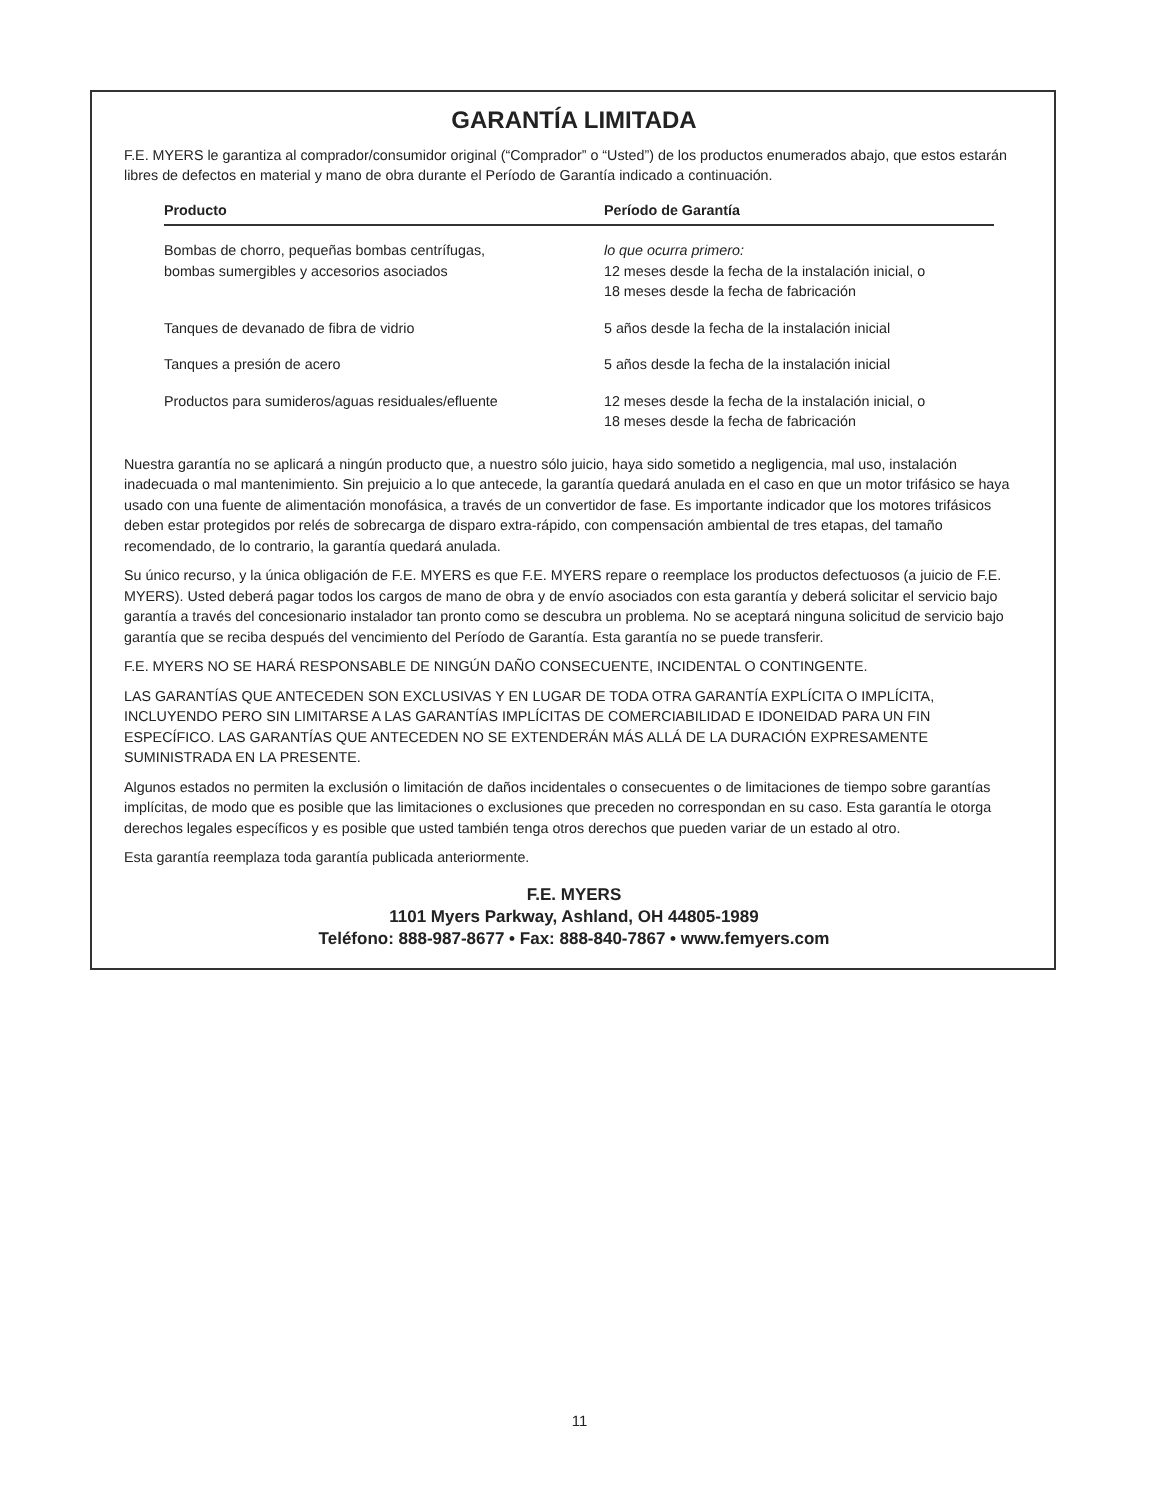GARANTÍA LIMITADA
F.E. MYERS le garantiza al comprador/consumidor original (“Comprador” o “Usted”) de los productos enumerados abajo, que estos estarán libres de defectos en material y mano de obra durante el Período de Garantía indicado a continuación.
| Producto | Período de Garantía |
| --- | --- |
| Bombas de chorro, pequeñas bombas centrífugas, bombas sumergibles y accesorios asociados | lo que ocurra primero: 12 meses desde la fecha de la instalación inicial, o 18 meses desde la fecha de fabricación |
| Tanques de devanado de fibra de vidrio | 5 años desde la fecha de la instalación inicial |
| Tanques a presión de acero | 5 años desde la fecha de la instalación inicial |
| Productos para sumideros/aguas residuales/efluente | 12 meses desde la fecha de la instalación inicial, o 18 meses desde la fecha de fabricación |
Nuestra garantía no se aplicará a ningún producto que, a nuestro sólo juicio, haya sido sometido a negligencia, mal uso, instalación inadecuada o mal mantenimiento. Sin prejuicio a lo que antecede, la garantía quedará anulada en el caso en que un motor trifásico se haya usado con una fuente de alimentación monofásica, a través de un convertidor de fase. Es importante indicador que los motores trifásicos deben estar protegidos por relés de sobrecarga de disparo extra-rápido, con compensación ambiental de tres etapas, del tamaño recomendado, de lo contrario, la garantía quedará anulada.
Su único recurso, y la única obligación de F.E. MYERS es que F.E. MYERS repare o reemplace los productos defectuosos (a juicio de F.E. MYERS). Usted deberá pagar todos los cargos de mano de obra y de envío asociados con esta garantía y deberá solicitar el servicio bajo garantía a través del concesionario instalador tan pronto como se descubra un problema. No se aceptará ninguna solicitud de servicio bajo garantía que se reciba después del vencimiento del Período de Garantía. Esta garantía no se puede transferir.
F.E. MYERS NO SE HARÁ RESPONSABLE DE NINGÚN DAÑO CONSECUENTE, INCIDENTAL O CONTINGENTE.
LAS GARANTÍAS QUE ANTECEDEN SON EXCLUSIVAS Y EN LUGAR DE TODA OTRA GARANTÍA EXPLÍCITA O IMPLÍCITA, INCLUYENDO PERO SIN LIMITARSE A LAS GARANTÍAS IMPLÍCITAS DE COMERCIABILIDAD E IDONEIDAD PARA UN FIN ESPECÍFICO. LAS GARANTÍAS QUE ANTECEDEN NO SE EXTENDERÁN MÁS ALLÁ DE LA DURACIÓN EXPRESAMENTE SUMINISTRADA EN LA PRESENTE.
Algunos estados no permiten la exclusión o limitación de daños incidentales o consecuentes o de limitaciones de tiempo sobre garantías implícitas, de modo que es posible que las limitaciones o exclusiones que preceden no correspondan en su caso. Esta garantía le otorga derechos legales específicos y es posible que usted también tenga otros derechos que pueden variar de un estado al otro.
Esta garantía reemplaza toda garantía publicada anteriormente.
F.E. MYERS
1101 Myers Parkway, Ashland, OH 44805-1989
Teléfono: 888-987-8677 • Fax: 888-840-7867 • www.femyers.com
11